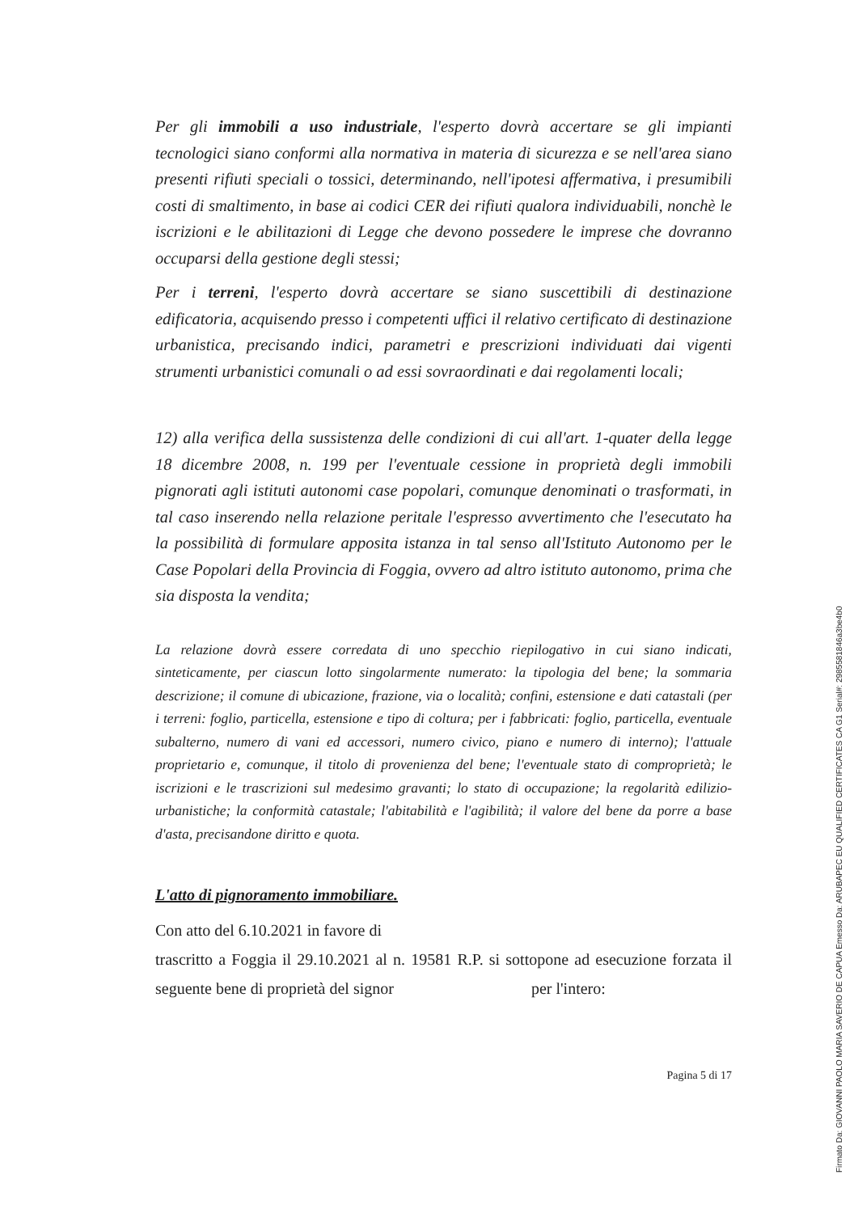Per gli immobili a uso industriale, l'esperto dovrà accertare se gli impianti tecnologici siano conformi alla normativa in materia di sicurezza e se nell'area siano presenti rifiuti speciali o tossici, determinando, nell'ipotesi affermativa, i presumibili costi di smaltimento, in base ai codici CER dei rifiuti qualora individuabili, nonchè le iscrizioni e le abilitazioni di Legge che devono possedere le imprese che dovranno occuparsi della gestione degli stessi;
Per i terreni, l'esperto dovrà accertare se siano suscettibili di destinazione edificatoria, acquisendo presso i competenti uffici il relativo certificato di destinazione urbanistica, precisando indici, parametri e prescrizioni individuati dai vigenti strumenti urbanistici comunali o ad essi sovraordinati e dai regolamenti locali;
12) alla verifica della sussistenza delle condizioni di cui all'art. 1-quater della legge 18 dicembre 2008, n. 199 per l'eventuale cessione in proprietà degli immobili pignorati agli istituti autonomi case popolari, comunque denominati o trasformati, in tal caso inserendo nella relazione peritale l'espresso avvertimento che l'esecutato ha la possibilità di formulare apposita istanza in tal senso all'Istituto Autonomo per le Case Popolari della Provincia di Foggia, ovvero ad altro istituto autonomo, prima che sia disposta la vendita;
La relazione dovrà essere corredata di uno specchio riepilogativo in cui siano indicati, sinteticamente, per ciascun lotto singolarmente numerato: la tipologia del bene; la sommaria descrizione; il comune di ubicazione, frazione, via o località; confini, estensione e dati catastali (per i terreni: foglio, particella, estensione e tipo di coltura; per i fabbricati: foglio, particella, eventuale subalterno, numero di vani ed accessori, numero civico, piano e numero di interno); l'attuale proprietario e, comunque, il titolo di provenienza del bene; l'eventuale stato di comproprietà; le iscrizioni e le trascrizioni sul medesimo gravanti; lo stato di occupazione; la regolarità edilizio-urbanistiche; la conformità catastale; l'abitabilità e l'agibilità; il valore del bene da porre a base d'asta, precisandone diritto e quota.
L'atto di pignoramento immobiliare.
Con atto del 6.10.2021 in favore di
trascritto a Foggia il 29.10.2021 al n. 19581 R.P. si sottopone ad esecuzione forzata il seguente bene di proprietà del signor per l'intero:
Pagina 5 di 17
Firmato Da: GIOVANNI PAOLO MARIA SAVERIO DE CAPUA Emesso Da: ARUBAPEC EU QUALIFIED CERTIFICATES CA G1 Serial#: 2985581846a3be4b0